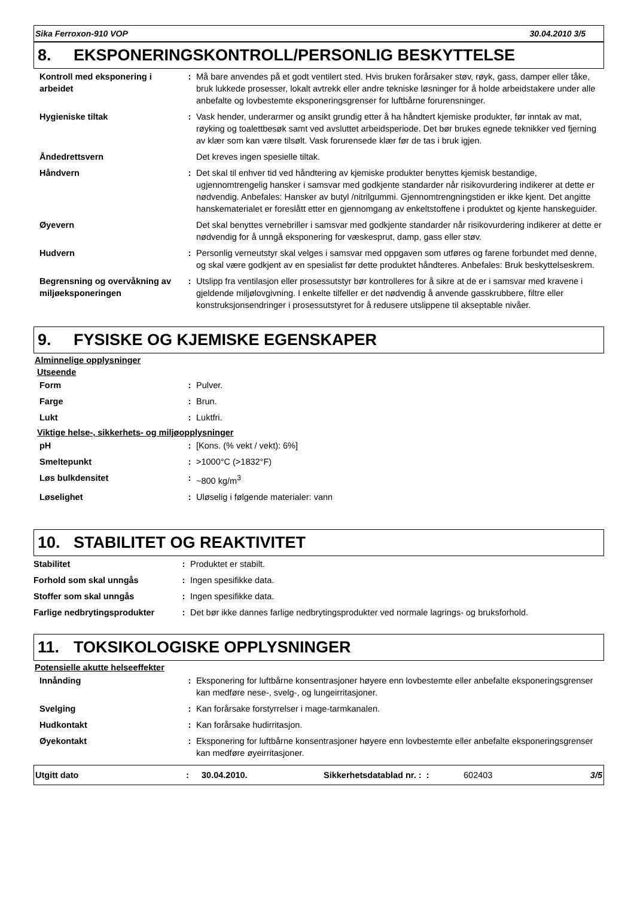Sika Ferroxon-910 VOP 30.04.2010 3/5
8. EKSPONERINGSKONTROLL/PERSONLIG BESKYTTELSE
| Kontroll med eksponering i arbeidet | : | Må bare anvendes på et godt ventilert sted. Hvis bruken forårsaker støv, røyk, gass, damper eller tåke, bruk lukkede prosesser, lokalt avtrekk eller andre tekniske løsninger for å holde arbeidstakere under alle anbefalte og lovbestemte eksponeringsgrenser for luftbårne forurensninger. |
| Hygieniske tiltak | : | Vask hender, underarmer og ansikt grundig etter å ha håndtert kjemiske produkter, før inntak av mat, røyking og toalettbesøk samt ved avsluttet arbeidsperiode. Det bør brukes egnede teknikker ved fjerning av klær som kan være tilsølt. Vask forurensede klær før de tas i bruk igjen. |
| Åndedrettsvern | | Det kreves ingen spesielle tiltak. |
| Håndvern | : | Det skal til enhver tid ved håndtering av kjemiske produkter benyttes kjemisk bestandige, ugjennomtrengelig hansker i samsvar med godkjente standarder når risikovurdering indikerer at dette er nødvendig. Anbefales: Hansker av butyl /nitrilgummi. Gjennomtrengningstiden er ikke kjent. Det angitte hanskematerialet er foreslått etter en gjennomgang av enkeltstoffene i produktet og kjente hanskeguider. |
| Øyevern | | Det skal benyttes vernebriller i samsvar med godkjente standarder når risikovurdering indikerer at dette er nødvendig for å unngå eksponering for væskesprut, damp, gass eller støv. |
| Hudvern | : | Personlig verneutstyr skal velges i samsvar med oppgaven som utføres og farene forbundet med denne, og skal være godkjent av en spesialist før dette produktet håndteres. Anbefales: Bruk beskyttelseskrem. |
| Begrensning og overvåkning av miljøeksponeringen | : | Utslipp fra ventilasjon eller prosessutstyr bør kontrolleres for å sikre at de er i samsvar med kravene i gjeldende miljølovgivning. I enkelte tilfeller er det nødvendig å anvende gasskrubbere, filtre eller konstruksjonsendringer i prosessutstyret for å redusere utslippene til akseptable nivåer. |
9. FYSISKE OG KJEMISKE EGENSKAPER
Alminnelige opplysninger
Utseende
| Form | : | Pulver. |
| Farge | : | Brun. |
| Lukt | : | Luktfri. |
Viktige helse-, sikkerhets- og miljøopplysninger
| pH | : | [Kons. (% vekt / vekt): 6%] |
| Smeltepunkt | : | >1000°C (>1832°F) |
| Løs bulkdensitet | : | ~800 kg/m<sup>3</sup> |
| Løselighet | : | Uløselig i følgende materialer: vann |
10. STABILITET OG REAKTIVITET
| Stabilitet | : | Produktet er stabilt. |
| Forhold som skal unngås | : | Ingen spesifikke data. |
| Stoffer som skal unngås | : | Ingen spesifikke data. |
| Farlige nedbrytingsprodukter | : | Det bør ikke dannes farlige nedbrytingsprodukter ved normale lagrings- og bruksforhold. |
11. TOKSIKOLOGISKE OPPLYSNINGER
Potensielle akutte helseeffekter
| Innånding | : | Eksponering for luftbårne konsentrasjoner høyere enn lovbestemte eller anbefalte eksponeringsgrenser kan medføre nese-, svelg-, og lungeirritasjoner. |
| Svelging | : | Kan forårsake forstyrrelser i mage-tarmkanalen. |
| Hudkontakt | : | Kan forårsake hudirritasjon. |
| Øyekontakt | : | Eksponering for luftbårne konsentrasjoner høyere enn lovbestemte eller anbefalte eksponeringsgrenser kan medføre øyeirritasjoner. |
| Utgitt dato | : | 30.04.2010. | Sikkerhetsdatablad nr. : : | 602403 | 3/5 |